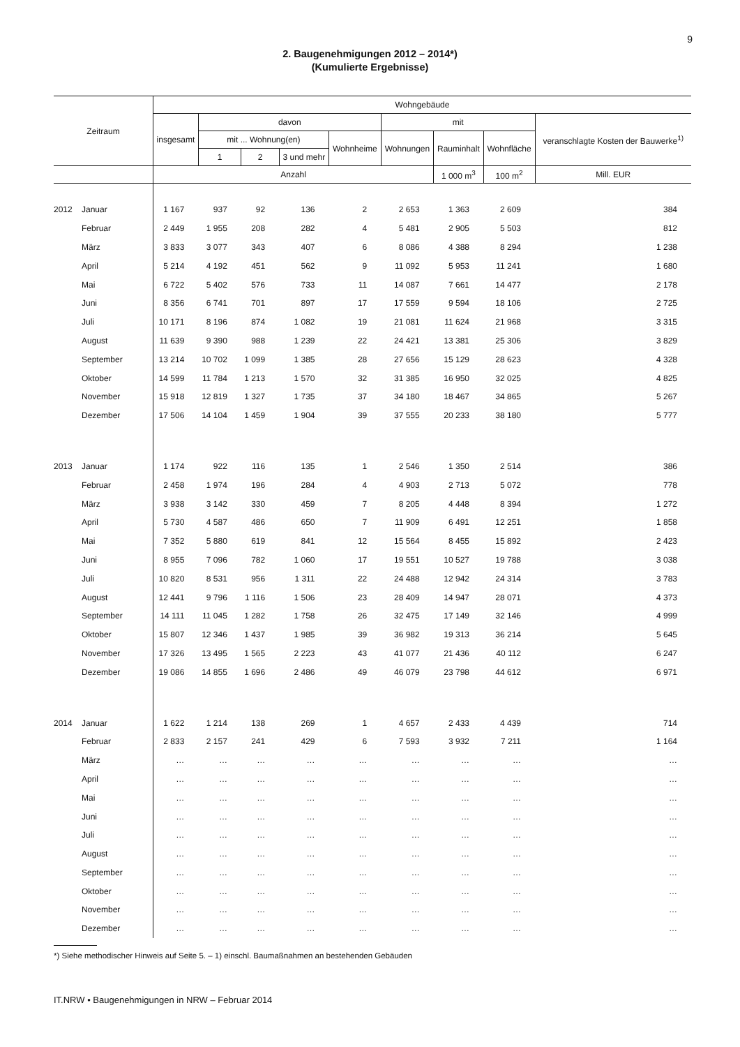9
2. Baugenehmigungen 2012 – 2014*)
(Kumulierte Ergebnisse)
| Zeitraum | | Wohngebäude | | | | | | | | |
| --- | --- | --- | --- | --- | --- | --- | --- | --- | --- | --- |
| | | insgesamt | davon | | | | mit | | | veranschlagte Kosten der Bauwerke<sup>1)</sup> |
| | | | mit ... Wohnung(en) | | | Wohnheime | Wohnungen | Rauminhalt | Wohnfläche | |
| | | | 1 | 2 | 3 und mehr | | | | | |
| | | Anzahl | | | | | | 1 000 m<sup>3</sup> | 100 m<sup>2</sup> | Mill. EUR |
| 2012 | Januar | 1 167 | 937 | 92 | 136 | 2 | 2 653 | 1 363 | 2 609 | 384 |
| | Februar | 2 449 | 1 955 | 208 | 282 | 4 | 5 481 | 2 905 | 5 503 | 812 |
| | März | 3 833 | 3 077 | 343 | 407 | 6 | 8 086 | 4 388 | 8 294 | 1 238 |
| | April | 5 214 | 4 192 | 451 | 562 | 9 | 11 092 | 5 953 | 11 241 | 1 680 |
| | Mai | 6 722 | 5 402 | 576 | 733 | 11 | 14 087 | 7 661 | 14 477 | 2 178 |
| | Juni | 8 356 | 6 741 | 701 | 897 | 17 | 17 559 | 9 594 | 18 106 | 2 725 |
| | Juli | 10 171 | 8 196 | 874 | 1 082 | 19 | 21 081 | 11 624 | 21 968 | 3 315 |
| | August | 11 639 | 9 390 | 988 | 1 239 | 22 | 24 421 | 13 381 | 25 306 | 3 829 |
| | September | 13 214 | 10 702 | 1 099 | 1 385 | 28 | 27 656 | 15 129 | 28 623 | 4 328 |
| | Oktober | 14 599 | 11 784 | 1 213 | 1 570 | 32 | 31 385 | 16 950 | 32 025 | 4 825 |
| | November | 15 918 | 12 819 | 1 327 | 1 735 | 37 | 34 180 | 18 467 | 34 865 | 5 267 |
| | Dezember | 17 506 | 14 104 | 1 459 | 1 904 | 39 | 37 555 | 20 233 | 38 180 | 5 777 |
| 2013 | Januar | 1 174 | 922 | 116 | 135 | 1 | 2 546 | 1 350 | 2 514 | 386 |
| | Februar | 2 458 | 1 974 | 196 | 284 | 4 | 4 903 | 2 713 | 5 072 | 778 |
| | März | 3 938 | 3 142 | 330 | 459 | 7 | 8 205 | 4 448 | 8 394 | 1 272 |
| | April | 5 730 | 4 587 | 486 | 650 | 7 | 11 909 | 6 491 | 12 251 | 1 858 |
| | Mai | 7 352 | 5 880 | 619 | 841 | 12 | 15 564 | 8 455 | 15 892 | 2 423 |
| | Juni | 8 955 | 7 096 | 782 | 1 060 | 17 | 19 551 | 10 527 | 19 788 | 3 038 |
| | Juli | 10 820 | 8 531 | 956 | 1 311 | 22 | 24 488 | 12 942 | 24 314 | 3 783 |
| | August | 12 441 | 9 796 | 1 116 | 1 506 | 23 | 28 409 | 14 947 | 28 071 | 4 373 |
| | September | 14 111 | 11 045 | 1 282 | 1 758 | 26 | 32 475 | 17 149 | 32 146 | 4 999 |
| | Oktober | 15 807 | 12 346 | 1 437 | 1 985 | 39 | 36 982 | 19 313 | 36 214 | 5 645 |
| | November | 17 326 | 13 495 | 1 565 | 2 223 | 43 | 41 077 | 21 436 | 40 112 | 6 247 |
| | Dezember | 19 086 | 14 855 | 1 696 | 2 486 | 49 | 46 079 | 23 798 | 44 612 | 6 971 |
| 2014 | Januar | 1 622 | 1 214 | 138 | 269 | 1 | 4 657 | 2 433 | 4 439 | 714 |
| | Februar | 2 833 | 2 157 | 241 | 429 | 6 | 7 593 | 3 932 | 7 211 | 1 164 |
| | März | … | … | … | … | … | … | … | … | … |
| | April | … | … | … | … | … | … | … | … | … |
| | Mai | … | … | … | … | … | … | … | … | … |
| | Juni | … | … | … | … | … | … | … | … | … |
| | Juli | … | … | … | … | … | … | … | … | … |
| | August | … | … | … | … | … | … | … | … | … |
| | September | … | … | … | … | … | … | … | … | … |
| | Oktober | … | … | … | … | … | … | … | … | … |
| | November | … | … | … | … | … | … | … | … | … |
| | Dezember | … | … | … | … | … | … | … | … | … |
*) Siehe methodischer Hinweis auf Seite 5. – 1) einschl. Baumaßnahmen an bestehenden Gebäuden
IT.NRW • Baugenehmigungen in NRW – Februar 2014